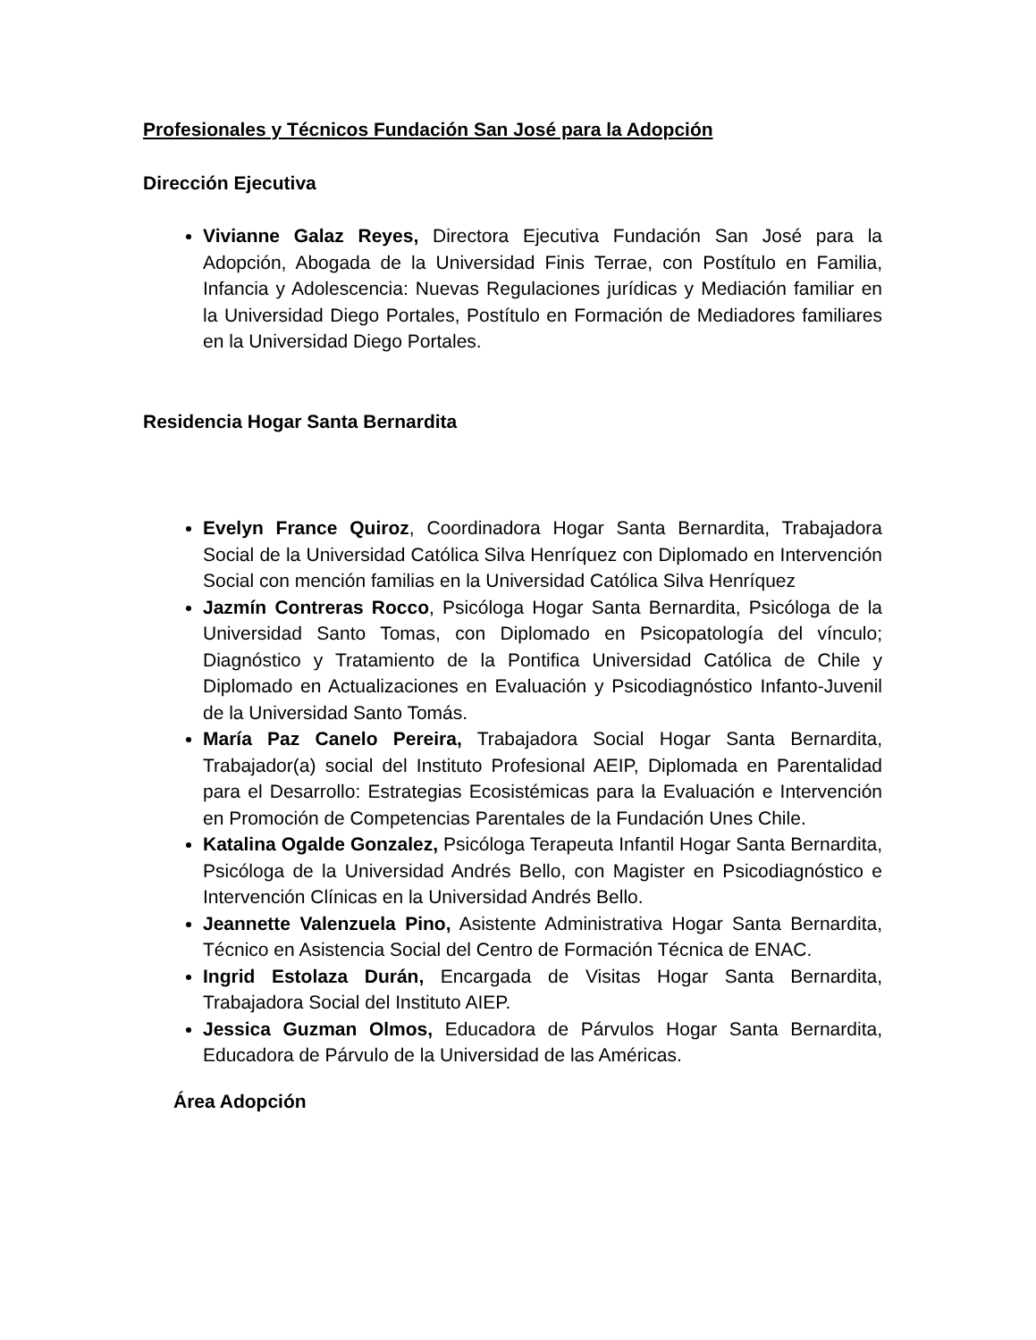Profesionales y Técnicos Fundación San José para la Adopción
Dirección Ejecutiva
Vivianne Galaz Reyes, Directora Ejecutiva Fundación San José para la Adopción, Abogada de la Universidad Finis Terrae, con Postítulo en Familia, Infancia y Adolescencia: Nuevas Regulaciones jurídicas y Mediación familiar en la Universidad Diego Portales, Postítulo en Formación de Mediadores familiares en la Universidad Diego Portales.
Residencia Hogar Santa Bernardita
Evelyn France Quiroz, Coordinadora Hogar Santa Bernardita, Trabajadora Social de la Universidad Católica Silva Henríquez con Diplomado en Intervención Social con mención familias en la Universidad Católica Silva Henríquez
Jazmín Contreras Rocco, Psicóloga Hogar Santa Bernardita, Psicóloga de la Universidad Santo Tomas, con Diplomado en Psicopatología del vínculo; Diagnóstico y Tratamiento de la Pontifica Universidad Católica de Chile y Diplomado en Actualizaciones en Evaluación y Psicodiagnóstico Infanto-Juvenil de la Universidad Santo Tomás.
María Paz Canelo Pereira, Trabajadora Social Hogar Santa Bernardita, Trabajador(a) social del Instituto Profesional AEIP, Diplomada en Parentalidad para el Desarrollo: Estrategias Ecosistémicas para la Evaluación e Intervención en Promoción de Competencias Parentales de la Fundación Unes Chile.
Katalina Ogalde Gonzalez, Psicóloga Terapeuta Infantil Hogar Santa Bernardita, Psicóloga de la Universidad Andrés Bello, con Magister en Psicodiagnóstico e Intervención Clínicas en la Universidad Andrés Bello.
Jeannette Valenzuela Pino, Asistente Administrativa Hogar Santa Bernardita, Técnico en Asistencia Social del Centro de Formación Técnica de ENAC.
Ingrid Estolaza Durán, Encargada de Visitas Hogar Santa Bernardita, Trabajadora Social del Instituto AIEP.
Jessica Guzman Olmos, Educadora de Párvulos Hogar Santa Bernardita, Educadora de Párvulo de la Universidad de las Américas.
Área Adopción